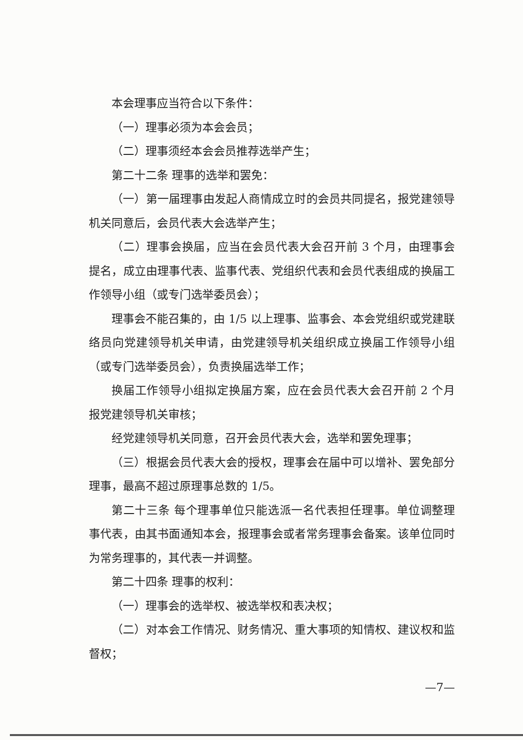本会理事应当符合以下条件：
（一）理事必须为本会会员；
（二）理事须经本会会员推荐选举产生；
第二十二条 理事的选举和罢免：
（一）第一届理事由发起人商情成立时的会员共同提名，报党建领导机关同意后，会员代表大会选举产生；
（二）理事会换届，应当在会员代表大会召开前 3 个月，由理事会提名，成立由理事代表、监事代表、党组织代表和会员代表组成的换届工作领导小组（或专门选举委员会）；
理事会不能召集的，由 1/5 以上理事、监事会、本会党组织或党建联络员向党建领导机关申请，由党建领导机关组织成立换届工作领导小组（或专门选举委员会），负责换届选举工作；
换届工作领导小组拟定换届方案，应在会员代表大会召开前 2 个月报党建领导机关审核；
经党建领导机关同意，召开会员代表大会，选举和罢免理事；
（三）根据会员代表大会的授权，理事会在届中可以增补、罢免部分理事，最高不超过原理事总数的 1/5。
第二十三条 每个理事单位只能选派一名代表担任理事。单位调整理事代表，由其书面通知本会，报理事会或者常务理事会备案。该单位同时为常务理事的，其代表一并调整。
第二十四条 理事的权利：
（一）理事会的选举权、被选举权和表决权；
（二）对本会工作情况、财务情况、重大事项的知情权、建议权和监督权；
—7—